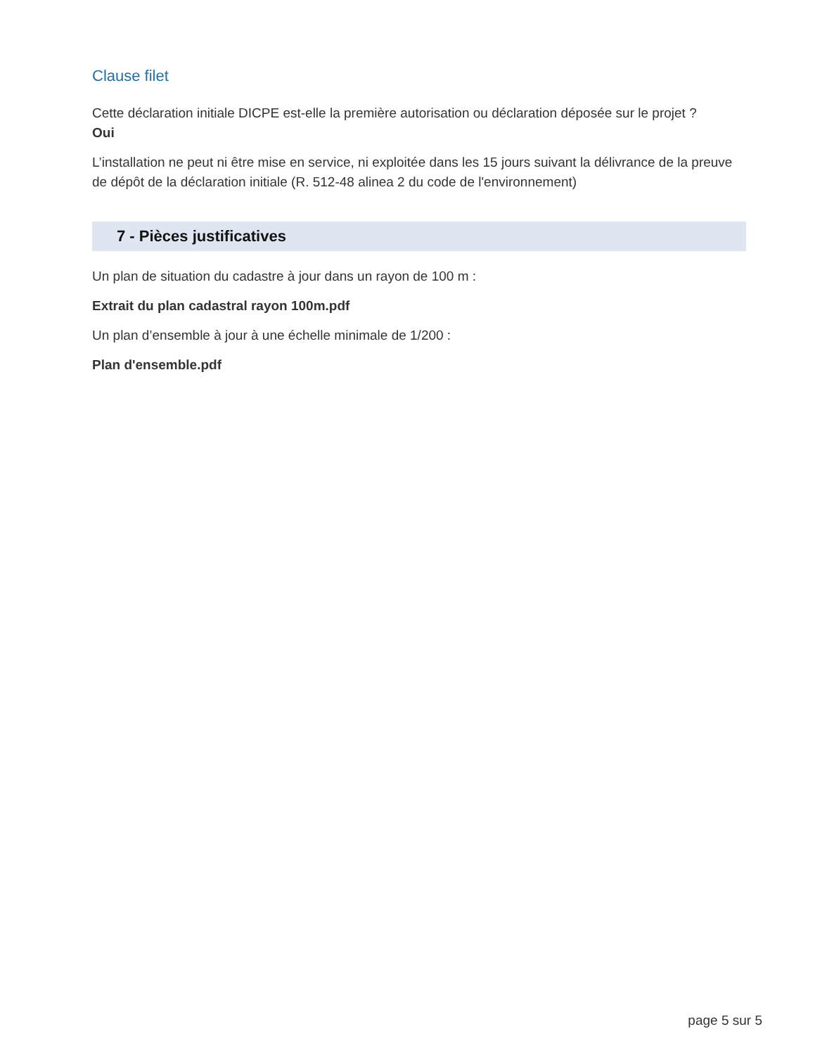Clause filet
Cette déclaration initiale DICPE est-elle la première autorisation ou déclaration déposée sur le projet ?
Oui
L’installation ne peut ni être mise en service, ni exploitée dans les 15 jours suivant la délivrance de la preuve de dépôt de la déclaration initiale (R. 512-48 alinea 2 du code de l'environnement)
7 - Pièces justificatives
Un plan de situation du cadastre à jour dans un rayon de 100 m :
Extrait du plan cadastral rayon 100m.pdf
Un plan d’ensemble à jour à une échelle minimale de 1/200 :
Plan d'ensemble.pdf
page 5 sur 5